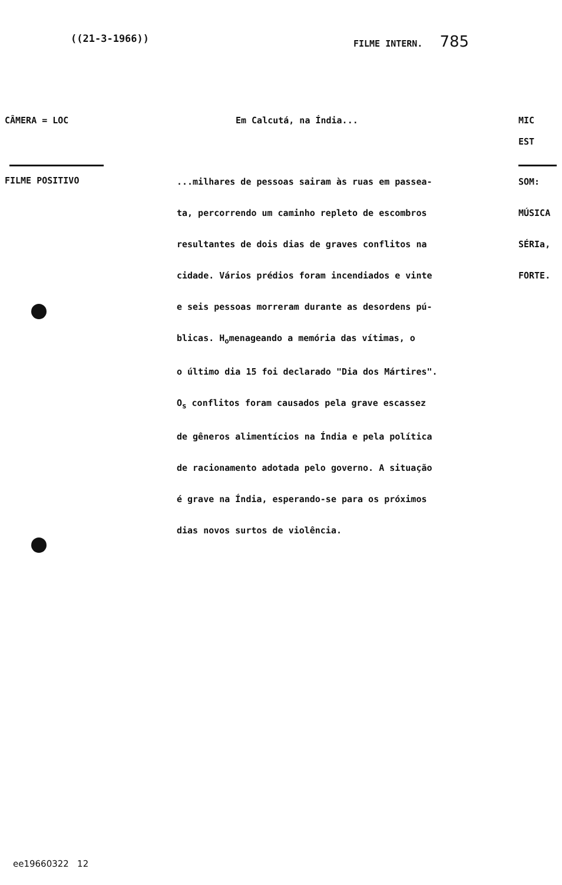((21-3-1966)) FILME INTERN. 785
CÂMERA = LOC Em Calcutá, na Índia... MIC
EST
FILME POSITIVO
...milhares de pessoas sairam às ruas em passea-
ta, percorrendo um caminho repleto de escombros
resultantes de dois dias de graves conflitos na
cidade. Vários prédios foram incendiados e vinte
e seis pessoas morreram durante as desordens pú-
blicas. H<sub>o</sub>menageando a memória das vítimas, o
o último dia 15 foi declarado "Dia dos Mártires".
O<sub>s</sub> conflitos foram causados pela grave escassez
de gêneros alimentícios na Índia e pela política
de racionamento adotada pelo governo. A situação
é grave na Índia, esperando-se para os próximos
dias novos surtos de violência.
SOM:
MÚSICA
SÉRIa,
FORTE.
ee19660322 12